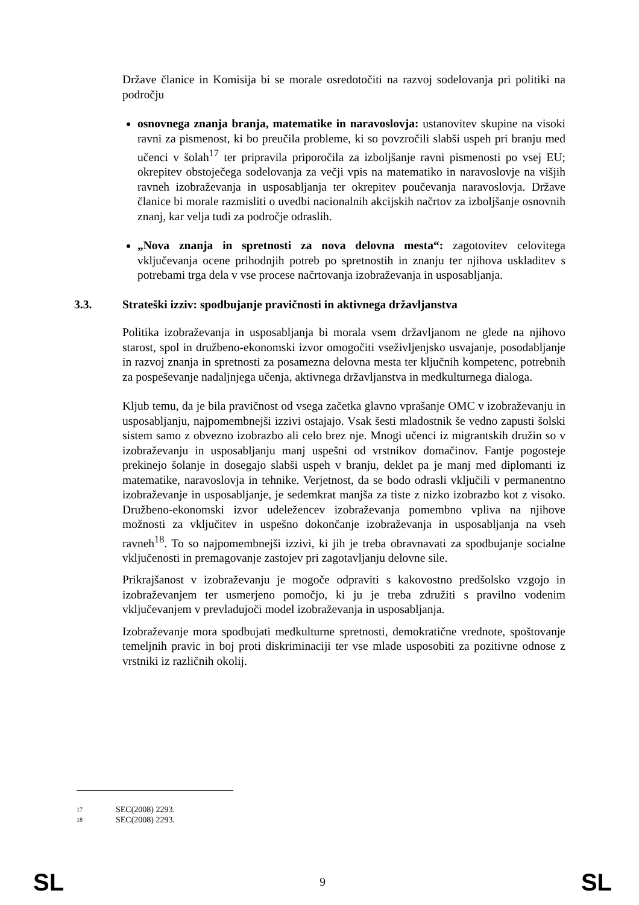Države članice in Komisija bi se morale osredotočiti na razvoj sodelovanja pri politiki na področju
osnovnega znanja branja, matematike in naravoslovja: ustanovitev skupine na visoki ravni za pismenost, ki bo preučila probleme, ki so povzročili slabši uspeh pri branju med učenci v šolah<sup>17</sup> ter pripravila priporočila za izboljšanje ravni pismenosti po vsej EU; okrepitev obstoječega sodelovanja za večji vpis na matematiko in naravoslovje na višjih ravneh izobraževanja in usposabljanja ter okrepitev poučevanja naravoslovja. Države članice bi morale razmisliti o uvedbi nacionalnih akcijskih načrtov za izboljšanje osnovnih znanj, kar velja tudi za področje odraslih.
„Nova znanja in spretnosti za nova delovna mesta“: zagotovitev celovitega vključevanja ocene prihodnjih potreb po spretnostih in znanju ter njihova uskladitev s potrebami trga dela v vse procese načrtovanja izobraževanja in usposabljanja.
3.3. Strateški izziv: spodbujanje pravičnosti in aktivnega državljanstva
Politika izobraževanja in usposabljanja bi morala vsem državljanom ne glede na njihovo starost, spol in družbeno-ekonomski izvor omogočiti vseživljenjsko usvajanje, posodabljanje in razvoj znanja in spretnosti za posamezna delovna mesta ter ključnih kompetenc, potrebnih za pospeševanje nadaljnjega učenja, aktivnega državljanstva in medkulturnega dialoga.
Kljub temu, da je bila pravičnost od vsega začetka glavno vprašanje OMC v izobraževanju in usposabljanju, najpomembnejši izzivi ostajajo. Vsak šesti mladostnik še vedno zapusti šolski sistem samo z obvezno izobrazbo ali celo brez nje. Mnogi učenci iz migrantskih družin so v izobraževanju in usposabljanju manj uspešni od vrstnikov domačinov. Fantje pogosteje prekinejo šolanje in dosegajo slabši uspeh v branju, deklet pa je manj med diplomanti iz matematike, naravoslovja in tehnike. Verjetnost, da se bodo odrasli vključili v permanentno izobraževanje in usposabljanje, je sedemkrat manjša za tiste z nizko izobrazbo kot z visoko. Družbeno-ekonomski izvor udeležencev izobraževanja pomembno vpliva na njihove možnosti za vključitev in uspešno dokončanje izobraževanja in usposabljanja na vseh ravneh<sup>18</sup>. To so najpomembnejši izzivi, ki jih je treba obravnavati za spodbujanje socialne vključenosti in premagovanje zastojev pri zagotavljanju delovne sile.
Prikrajšanost v izobraževanju je mogoče odpraviti s kakovostno predšolsko vzgojo in izobraževanjem ter usmerjeno pomočjo, ki ju je treba združiti s pravilno vodenim vključevanjem v prevladujoči model izobraževanja in usposabljanja.
Izobraževanje mora spodbujati medkulturne spretnosti, demokratične vrednote, spoštovanje temeljnih pravic in boj proti diskriminaciji ter vse mlade usposobiti za pozitivne odnose z vrstniki iz različnih okolij.
17 SEC(2008) 2293.
18 SEC(2008) 2293.
SL 9 SL